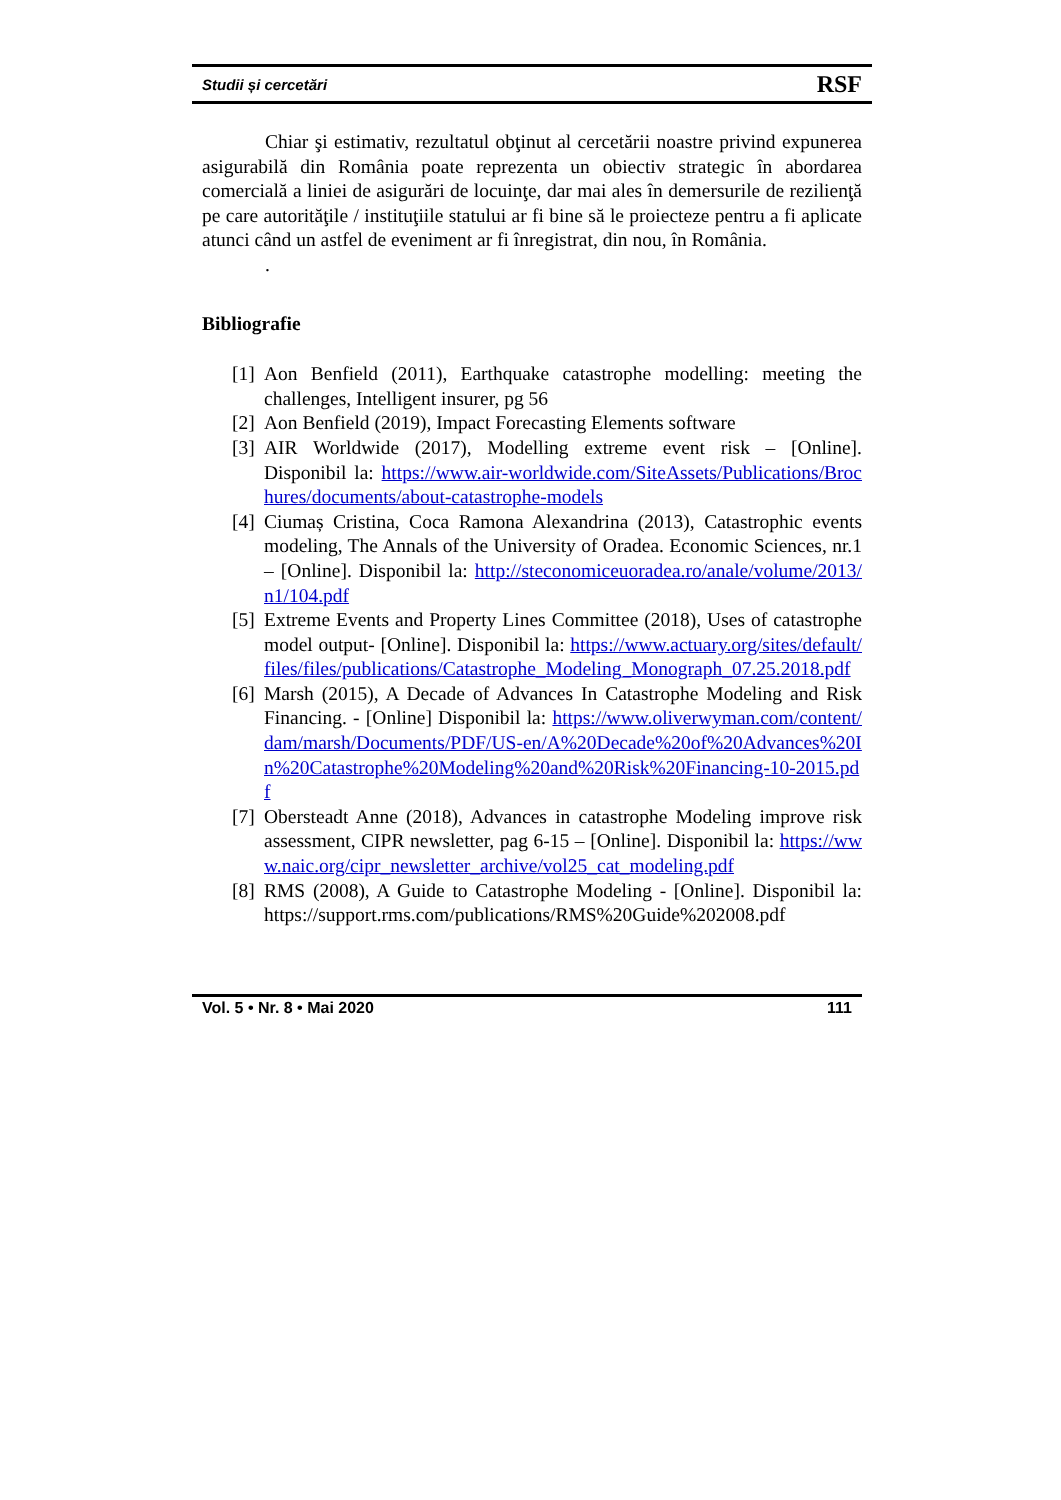Studii și cercetări RSF
Chiar şi estimativ, rezultatul obţinut al cercetării noastre privind expunerea asigurabilă din România poate reprezenta un obiectiv strategic în abordarea comercială a liniei de asigurări de locuinţe, dar mai ales în demersurile de rezilienţă pe care autorităţile / instituţiile statului ar fi bine să le proiecteze pentru a fi aplicate atunci când un astfel de eveniment ar fi înregistrat, din nou, în România.
.
Bibliografie
[1] Aon Benfield (2011), Earthquake catastrophe modelling: meeting the challenges, Intelligent insurer, pg 56
[2] Aon Benfield (2019), Impact Forecasting Elements software
[3] AIR Worldwide (2017), Modelling extreme event risk – [Online]. Disponibil la: https://www.air-worldwide.com/SiteAssets/Publications/Brochures/documents/about-catastrophe-models
[4] Ciumaș Cristina, Coca Ramona Alexandrina (2013), Catastrophic events modeling, The Annals of the University of Oradea. Economic Sciences, nr.1 – [Online]. Disponibil la: http://steconomiceuoradea.ro/anale/volume/2013/n1/104.pdf
[5] Extreme Events and Property Lines Committee (2018), Uses of catastrophe model output- [Online]. Disponibil la: https://www.actuary.org/sites/default/files/files/publications/Catastrophe_Modeling_Monograph_07.25.2018.pdf
[6] Marsh (2015), A Decade of Advances In Catastrophe Modeling and Risk Financing. - [Online] Disponibil la: https://www.oliverwyman.com/content/dam/marsh/Documents/PDF/US-en/A%20Decade%20of%20Advances%20In%20Catastrophe%20Modeling%20and%20Risk%20Financing-10-2015.pdf
[7] Obersteadt Anne (2018), Advances in catastrophe Modeling improve risk assessment, CIPR newsletter, pag 6-15 – [Online]. Disponibil la: https://www.naic.org/cipr_newsletter_archive/vol25_cat_modeling.pdf
[8] RMS (2008), A Guide to Catastrophe Modeling - [Online]. Disponibil la: https://support.rms.com/publications/RMS%20Guide%202008.pdf
Vol. 5 • Nr. 8 • Mai 2020 111